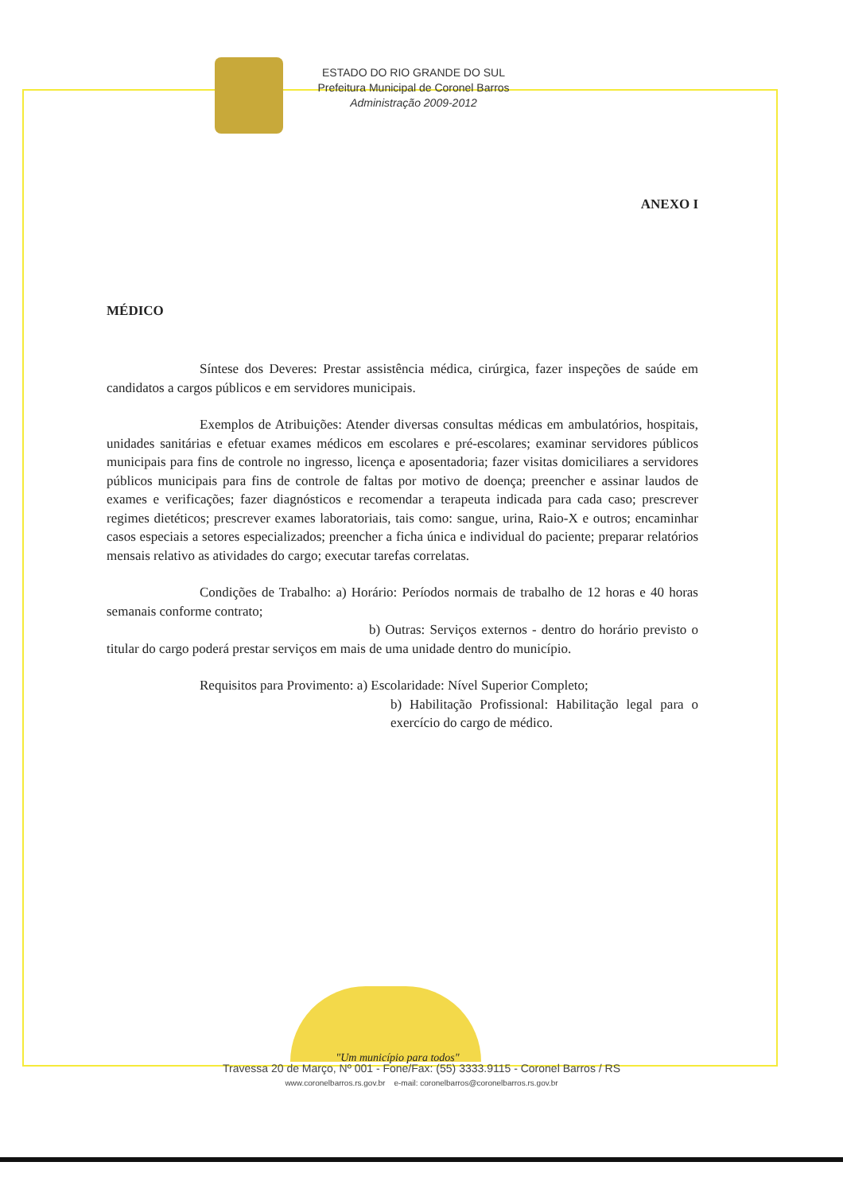ESTADO DO RIO GRANDE DO SUL
Prefeitura Municipal de Coronel Barros
Administração 2009-2012
ANEXO I
MÉDICO
Síntese dos Deveres: Prestar assistência médica, cirúrgica, fazer inspeções de saúde em candidatos a cargos públicos e em servidores municipais.
Exemplos de Atribuições: Atender diversas consultas médicas em ambulatórios, hospitais, unidades sanitárias e efetuar exames médicos em escolares e pré-escolares; examinar servidores públicos municipais para fins de controle no ingresso, licença e aposentadoria; fazer visitas domiciliares a servidores públicos municipais para fins de controle de faltas por motivo de doença; preencher e assinar laudos de exames e verificações; fazer diagnósticos e recomendar a terapeuta indicada para cada caso; prescrever regimes dietéticos; prescrever exames laboratoriais, tais como: sangue, urina, Raio-X e outros; encaminhar casos especiais a setores especializados; preencher a ficha única e individual do paciente; preparar relatórios mensais relativo as atividades do cargo; executar tarefas correlatas.
Condições de Trabalho: a) Horário: Períodos normais de trabalho de 12 horas e 40 horas semanais conforme contrato;
b) Outras: Serviços externos - dentro do horário previsto o titular do cargo poderá prestar serviços em mais de uma unidade dentro do município.
Requisitos para Provimento: a) Escolaridade: Nível Superior Completo;
b) Habilitação Profissional: Habilitação legal para o exercício do cargo de médico.
"Um município para todos"
Travessa 20 de Março, Nº 001 - Fone/Fax: (55) 3333.9115 - Coronel Barros / RS
www.coronelbarros.rs.gov.br e-mail: coronelbarros@coronelbarros.rs.gov.br